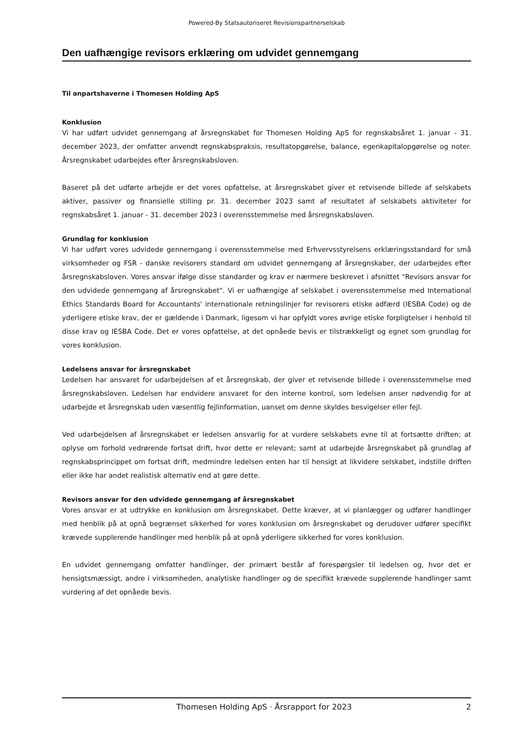Powered-By Statsautoriseret Revisionspartnerselskab
Den uafhængige revisors erklæring om udvidet gennemgang
Til anpartshaverne i Thomesen Holding ApS
Konklusion
Vi har udført udvidet gennemgang af årsregnskabet for Thomesen Holding ApS for regnskabsåret 1. januar - 31. december 2023, der omfatter anvendt regnskabspraksis, resultatopgørelse, balance, egenkapitalopgørelse og noter. Årsregnskabet udarbejdes efter årsregnskabsloven.
Baseret på det udførte arbejde er det vores opfattelse, at årsregnskabet giver et retvisende billede af selskabets aktiver, passiver og finansielle stilling pr. 31. december 2023 samt af resultatet af selskabets aktiviteter for regnskabsåret 1. januar - 31. december 2023 i overensstemmelse med årsregnskabsloven.
Grundlag for konklusion
Vi har udført vores udvidede gennemgang i overensstemmelse med Erhvervsstyrelsens erklæringsstandard for små virksomheder og FSR - danske revisorers standard om udvidet gennemgang af årsregnskaber, der udarbejdes efter årsregnskabsloven. Vores ansvar ifølge disse standarder og krav er nærmere beskrevet i afsnittet "Revisors ansvar for den udvidede gennemgang af årsregnskabet". Vi er uafhængige af selskabet i overensstemmelse med International Ethics Standards Board for Accountants' internationale retningslinjer for revisorers etiske adfærd (IESBA Code) og de yderligere etiske krav, der er gældende i Danmark, ligesom vi har opfyldt vores øvrige etiske forpligtelser i henhold til disse krav og IESBA Code. Det er vores opfattelse, at det opnåede bevis er tilstrækkeligt og egnet som grundlag for vores konklusion.
Ledelsens ansvar for årsregnskabet
Ledelsen har ansvaret for udarbejdelsen af et årsregnskab, der giver et retvisende billede i overensstemmelse med årsregnskabsloven. Ledelsen har endvidere ansvaret for den interne kontrol, som ledelsen anser nødvendig for at udarbejde et årsregnskab uden væsentlig fejlinformation, uanset om denne skyldes besvigelser eller fejl.
Ved udarbejdelsen af årsregnskabet er ledelsen ansvarlig for at vurdere selskabets evne til at fortsætte driften; at oplyse om forhold vedrørende fortsat drift, hvor dette er relevant; samt at udarbejde årsregnskabet på grundlag af regnskabsprincippet om fortsat drift, medmindre ledelsen enten har til hensigt at likvidere selskabet, indstille driften eller ikke har andet realistisk alternativ end at gøre dette.
Revisors ansvar for den udvidede gennemgang af årsregnskabet
Vores ansvar er at udtrykke en konklusion om årsregnskabet. Dette kræver, at vi planlægger og udfører handlinger med henblik på at opnå begrænset sikkerhed for vores konklusion om årsregnskabet og derudover udfører specifikt krævede supplerende handlinger med henblik på at opnå yderligere sikkerhed for vores konklusion.
En udvidet gennemgang omfatter handlinger, der primært består af forespørgsler til ledelsen og, hvor det er hensigtsmæssigt, andre i virksomheden, analytiske handlinger og de specifikt krævede supplerende handlinger samt vurdering af det opnåede bevis.
Thomesen Holding ApS · Årsrapport for 2023 2